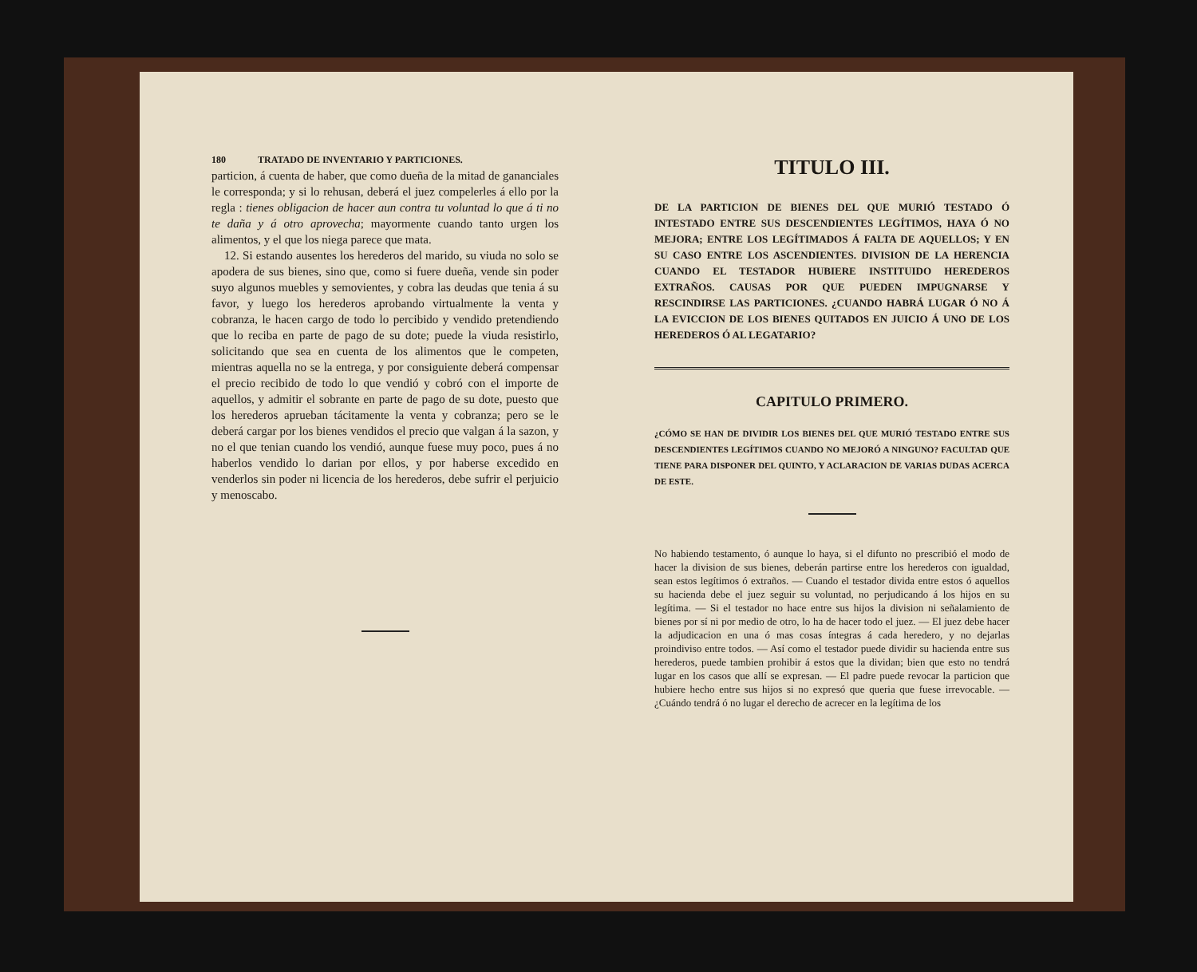180 TRATADO DE INVENTARIO Y PARTICIONES.
particion, á cuenta de haber, que como dueña de la mitad de gananciales le corresponda; y si lo rehusan, deberá el juez compelerles á ello por la regla : tienes obligacion de hacer aun contra tu voluntad lo que á ti no te daña y á otro aprovecha; mayormente cuando tanto urgen los alimentos, y el que los niega parece que mata.
12. Si estando ausentes los herederos del marido, su viuda no solo se apodera de sus bienes, sino que, como si fuere dueña, vende sin poder suyo algunos muebles y semovientes, y cobra las deudas que tenia á su favor, y luego los herederos aprobando virtualmente la venta y cobranza, le hacen cargo de todo lo percibido y vendido pretendiendo que lo reciba en parte de pago de su dote; puede la viuda resistirlo, solicitando que sea en cuenta de los alimentos que le competen, mientras aquella no se la entrega, y por consiguiente deberá compensar el precio recibido de todo lo que vendió y cobró con el importe de aquellos, y admitir el sobrante en parte de pago de su dote, puesto que los herederos aprueban tácitamente la venta y cobranza; pero se le deberá cargar por los bienes vendidos el precio que valgan á la sazon, y no el que tenian cuando los vendió, aunque fuese muy poco, pues á no haberlos vendido lo darian por ellos, y por haberse excedido en venderlos sin poder ni licencia de los herederos, debe sufrir el perjuicio y menoscabo.
TITULO III.
DE LA PARTICION DE BIENES DEL QUE MURIÓ TESTADO Ó INTESTADO ENTRE SUS DESCENDIENTES LEGÍTIMOS, HAYA Ó NO MEJORA; ENTRE LOS LEGÍTIMADOS Á FALTA DE AQUELLOS; Y EN SU CASO ENTRE LOS ASCENDIENTES. DIVISION DE LA HERENCIA CUANDO EL TESTADOR HUBIERE INSTITUIDO HEREDEROS EXTRAÑOS. CAUSAS POR QUE PUEDEN IMPUGNARSE Y RESCINDIRSE LAS PARTICIONES. ¿CUANDO HABRÁ LUGAR Ó NO Á LA EVICCION DE LOS BIENES QUITADOS EN JUICIO Á UNO DE LOS HEREDEROS Ó AL LEGATARIO?
CAPITULO PRIMERO.
¿CÓMO SE HAN DE DIVIDIR LOS BIENES DEL QUE MURIÓ TESTADO ENTRE SUS DESCENDIENTES LEGÍTIMOS CUANDO NO MEJORÓ A NINGUNO? FACULTAD QUE TIENE PARA DISPONER DEL QUINTO, Y ACLARACION DE VARIAS DUDAS ACERCA DE ESTE.
No habiendo testamento, ó aunque lo haya, si el difunto no prescribió el modo de hacer la division de sus bienes, deberán partirse entre los herederos con igualdad, sean estos legítimos ó extraños. — Cuando el testador divida entre estos ó aquellos su hacienda debe el juez seguir su voluntad, no perjudicando á los hijos en su legítima. — Si el testador no hace entre sus hijos la division ni señalamiento de bienes por sí ni por medio de otro, lo ha de hacer todo el juez. — El juez debe hacer la adjudicacion en una ó mas cosas íntegras á cada heredero, y no dejarlas proindiviso entre todos. — Así como el testador puede dividir su hacienda entre sus herederos, puede tambien prohibir á estos que la dividan; bien que esto no tendrá lugar en los casos que allí se expresan. — El padre puede revocar la particion que hubiere hecho entre sus hijos si no expresó que queria que fuese irrevocable. — ¿Cuándo tendrá ó no lugar el derecho de acrecer en la legítima de los